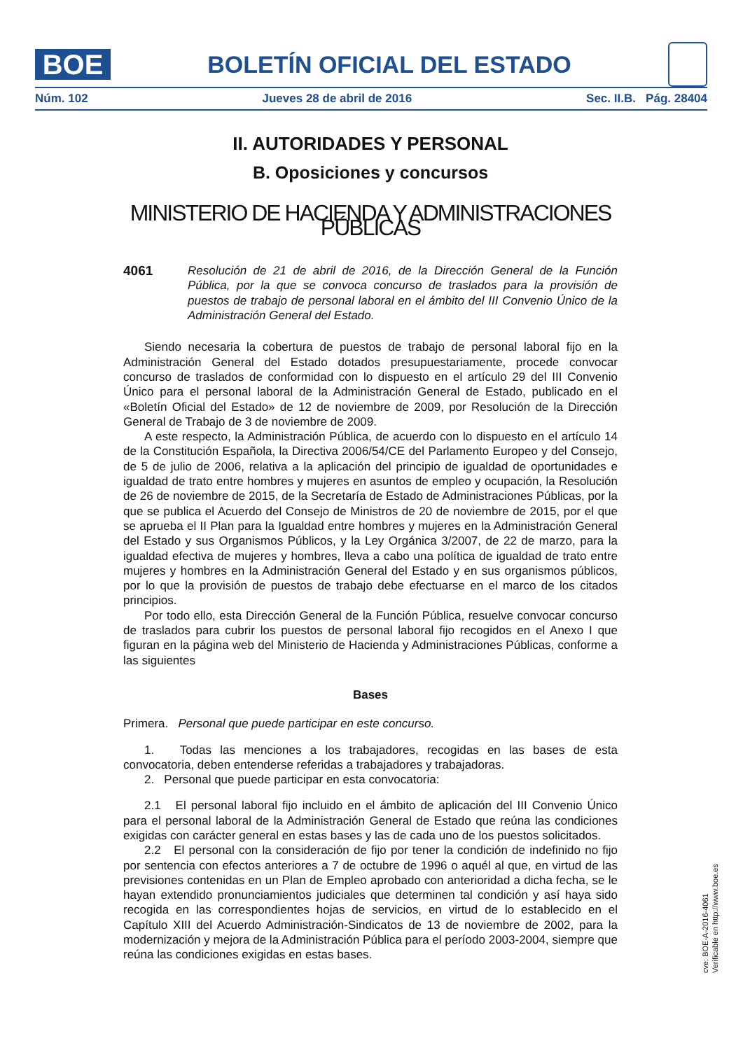BOE
BOLETÍN OFICIAL DEL ESTADO
Núm. 102 Jueves 28 de abril de 2016 Sec. II.B. Pág. 28404
II. AUTORIDADES Y PERSONAL
B. Oposiciones y concursos
MINISTERIO DE HACIENDA Y ADMINISTRACIONES PÚBLICAS
4061 Resolución de 21 de abril de 2016, de la Dirección General de la Función Pública, por la que se convoca concurso de traslados para la provisión de puestos de trabajo de personal laboral en el ámbito del III Convenio Único de la Administración General del Estado.
Siendo necesaria la cobertura de puestos de trabajo de personal laboral fijo en la Administración General del Estado dotados presupuestariamente, procede convocar concurso de traslados de conformidad con lo dispuesto en el artículo 29 del III Convenio Único para el personal laboral de la Administración General de Estado, publicado en el «Boletín Oficial del Estado» de 12 de noviembre de 2009, por Resolución de la Dirección General de Trabajo de 3 de noviembre de 2009.
A este respecto, la Administración Pública, de acuerdo con lo dispuesto en el artículo 14 de la Constitución Española, la Directiva 2006/54/CE del Parlamento Europeo y del Consejo, de 5 de julio de 2006, relativa a la aplicación del principio de igualdad de oportunidades e igualdad de trato entre hombres y mujeres en asuntos de empleo y ocupación, la Resolución de 26 de noviembre de 2015, de la Secretaría de Estado de Administraciones Públicas, por la que se publica el Acuerdo del Consejo de Ministros de 20 de noviembre de 2015, por el que se aprueba el II Plan para la Igualdad entre hombres y mujeres en la Administración General del Estado y sus Organismos Públicos, y la Ley Orgánica 3/2007, de 22 de marzo, para la igualdad efectiva de mujeres y hombres, lleva a cabo una política de igualdad de trato entre mujeres y hombres en la Administración General del Estado y en sus organismos públicos, por lo que la provisión de puestos de trabajo debe efectuarse en el marco de los citados principios.
Por todo ello, esta Dirección General de la Función Pública, resuelve convocar concurso de traslados para cubrir los puestos de personal laboral fijo recogidos en el Anexo I que figuran en la página web del Ministerio de Hacienda y Administraciones Públicas, conforme a las siguientes
Bases
Primera. Personal que puede participar en este concurso.
1. Todas las menciones a los trabajadores, recogidas en las bases de esta convocatoria, deben entenderse referidas a trabajadores y trabajadoras.
2. Personal que puede participar en esta convocatoria:
2.1 El personal laboral fijo incluido en el ámbito de aplicación del III Convenio Único para el personal laboral de la Administración General de Estado que reúna las condiciones exigidas con carácter general en estas bases y las de cada uno de los puestos solicitados.
2.2 El personal con la consideración de fijo por tener la condición de indefinido no fijo por sentencia con efectos anteriores a 7 de octubre de 1996 o aquél al que, en virtud de las previsiones contenidas en un Plan de Empleo aprobado con anterioridad a dicha fecha, se le hayan extendido pronunciamientos judiciales que determinen tal condición y así haya sido recogida en las correspondientes hojas de servicios, en virtud de lo establecido en el Capítulo XIII del Acuerdo Administración-Sindicatos de 13 de noviembre de 2002, para la modernización y mejora de la Administración Pública para el período 2003-2004, siempre que reúna las condiciones exigidas en estas bases.
cve: BOE-A-2016-4061
Verificable en http://www.boe.es